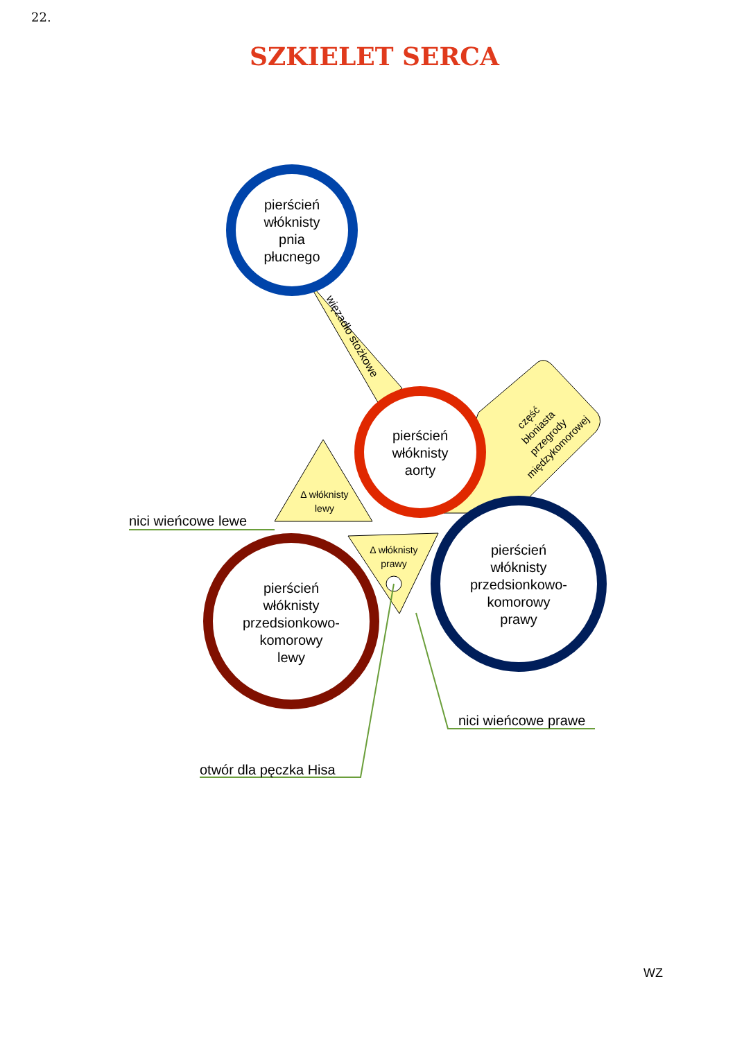22.
SZKIELET SERCA
część błoniasta przegrody międzykomorowej
więzadło stożkowe
pierścień włóknisty pnia płucnego
pierścień włóknisty aorty
Δ włóknisty lewy
pierścień włóknisty przedsionkowo- komorowy lewy
Δ włóknisty prawy
pierścień włóknisty przedsionkowo- komorowy prawy
nici wieńcowe lewe
otwór dla pęczka Hisa
nici wieńcowe prawe
WZ